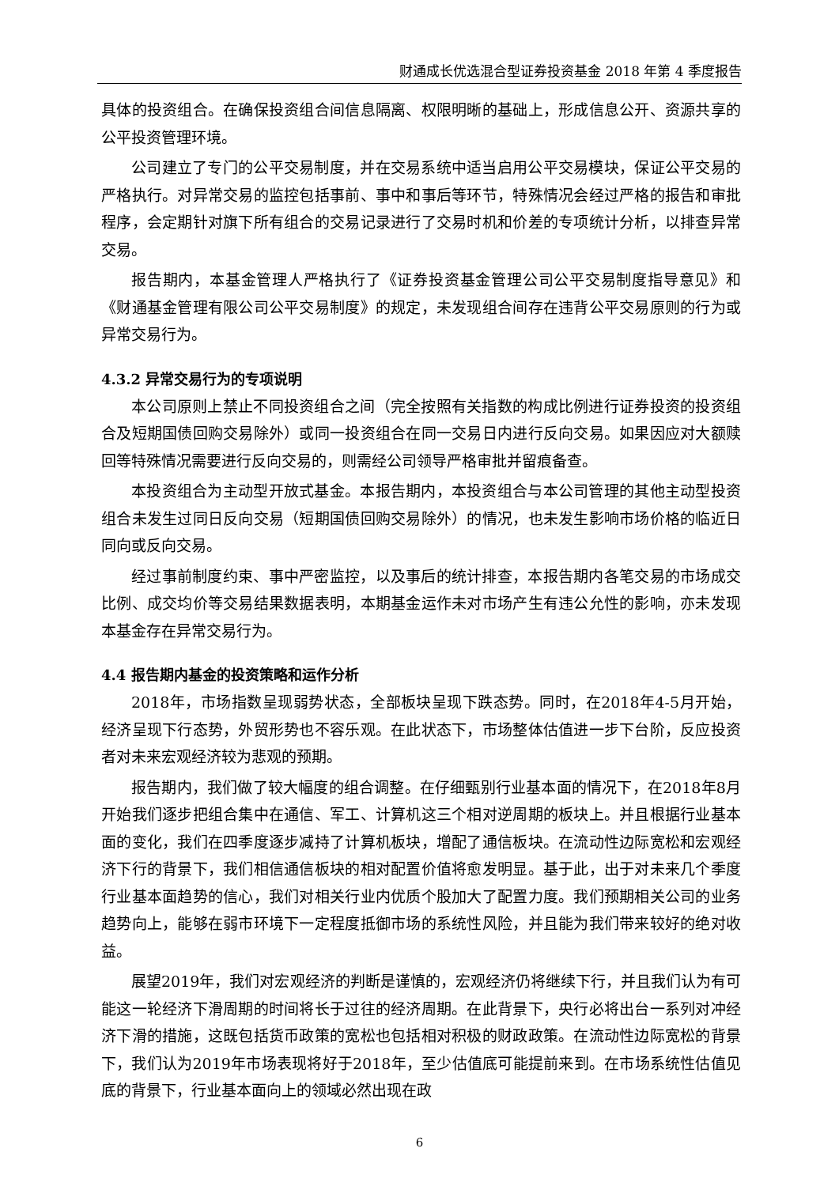财通成长优选混合型证券投资基金 2018 年第 4 季度报告
具体的投资组合。在确保投资组合间信息隔离、权限明晰的基础上，形成信息公开、资源共享的公平投资管理环境。
公司建立了专门的公平交易制度，并在交易系统中适当启用公平交易模块，保证公平交易的严格执行。对异常交易的监控包括事前、事中和事后等环节，特殊情况会经过严格的报告和审批程序，会定期针对旗下所有组合的交易记录进行了交易时机和价差的专项统计分析，以排查异常交易。
报告期内，本基金管理人严格执行了《证券投资基金管理公司公平交易制度指导意见》和《财通基金管理有限公司公平交易制度》的规定，未发现组合间存在违背公平交易原则的行为或异常交易行为。
4.3.2 异常交易行为的专项说明
本公司原则上禁止不同投资组合之间（完全按照有关指数的构成比例进行证券投资的投资组合及短期国债回购交易除外）或同一投资组合在同一交易日内进行反向交易。如果因应对大额赎回等特殊情况需要进行反向交易的，则需经公司领导严格审批并留痕备查。
本投资组合为主动型开放式基金。本报告期内，本投资组合与本公司管理的其他主动型投资组合未发生过同日反向交易（短期国债回购交易除外）的情况，也未发生影响市场价格的临近日同向或反向交易。
经过事前制度约束、事中严密监控，以及事后的统计排查，本报告期内各笔交易的市场成交比例、成交均价等交易结果数据表明，本期基金运作未对市场产生有违公允性的影响，亦未发现本基金存在异常交易行为。
4.4 报告期内基金的投资策略和运作分析
2018年，市场指数呈现弱势状态，全部板块呈现下跌态势。同时，在2018年4-5月开始，经济呈现下行态势，外贸形势也不容乐观。在此状态下，市场整体估值进一步下台阶，反应投资者对未来宏观经济较为悲观的预期。
报告期内，我们做了较大幅度的组合调整。在仔细甄别行业基本面的情况下，在2018年8月开始我们逐步把组合集中在通信、军工、计算机这三个相对逆周期的板块上。并且根据行业基本面的变化，我们在四季度逐步减持了计算机板块，增配了通信板块。在流动性边际宽松和宏观经济下行的背景下，我们相信通信板块的相对配置价值将愈发明显。基于此，出于对未来几个季度行业基本面趋势的信心，我们对相关行业内优质个股加大了配置力度。我们预期相关公司的业务趋势向上，能够在弱市环境下一定程度抵御市场的系统性风险，并且能为我们带来较好的绝对收益。
展望2019年，我们对宏观经济的判断是谨慎的，宏观经济仍将继续下行，并且我们认为有可能这一轮经济下滑周期的时间将长于过往的经济周期。在此背景下，央行必将出台一系列对冲经济下滑的措施，这既包括货币政策的宽松也包括相对积极的财政政策。在流动性边际宽松的背景下，我们认为2019年市场表现将好于2018年，至少估值底可能提前来到。在市场系统性估值见底的背景下，行业基本面向上的领域必然出现在政
6